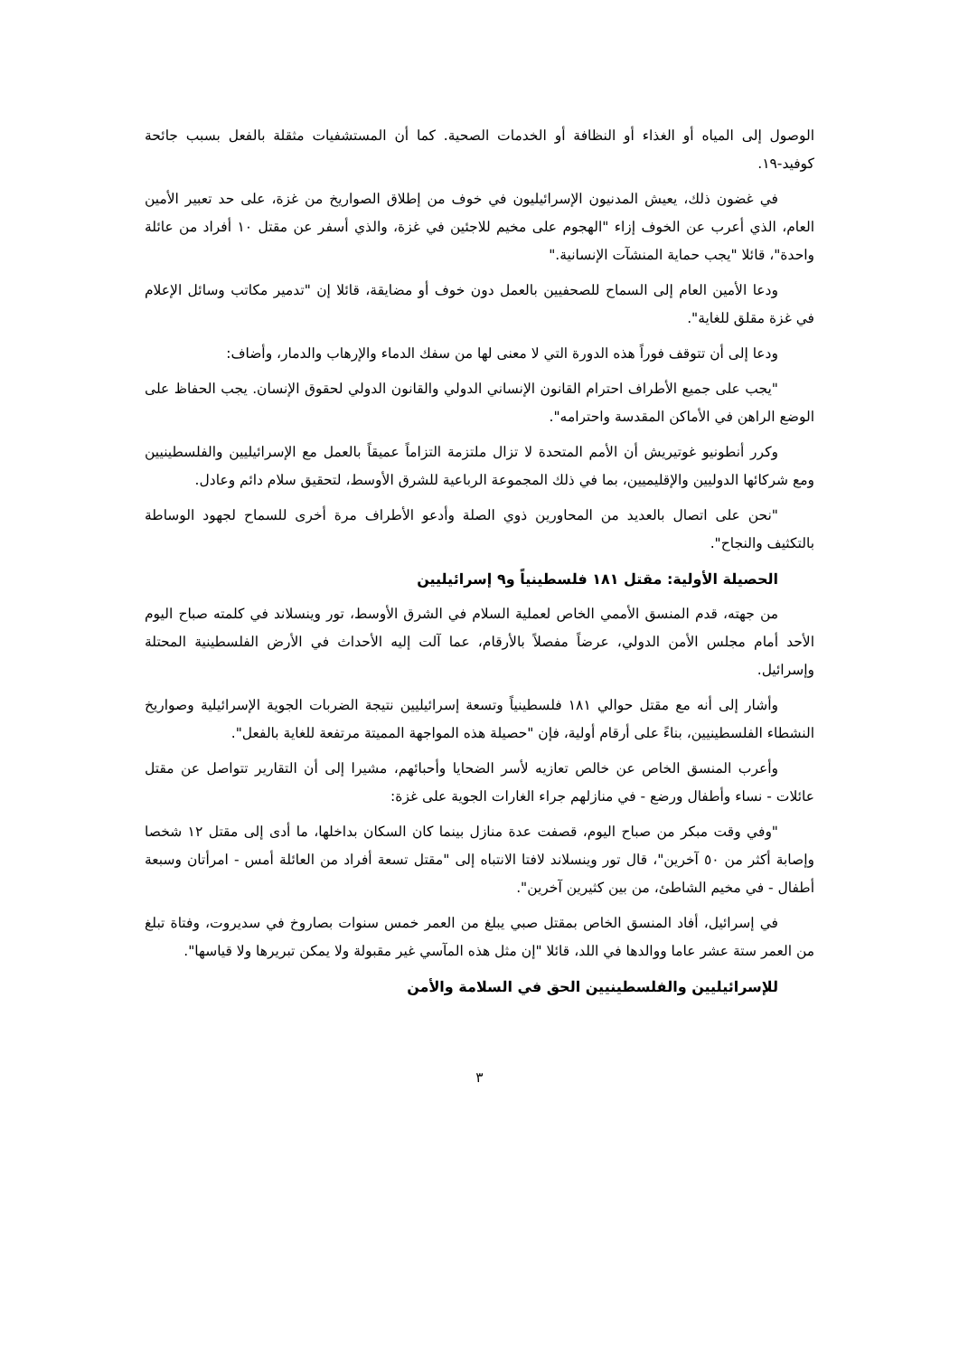الوصول إلى المياه أو الغذاء أو النظافة أو الخدمات الصحية. كما أن المستشفيات مثقلة بالفعل بسبب جائحة كوفيد-١٩.
في غضون ذلك، يعيش المدنيون الإسرائيليون في خوف من إطلاق الصواريخ من غزة، على حد تعبير الأمين العام، الذي أعرب عن الخوف إزاء "الهجوم على مخيم للاجئين في غزة، والذي أسفر عن مقتل ١٠ أفراد من عائلة واحدة"، قائلا "يجب حماية المنشآت الإنسانية."
ودعا الأمين العام إلى السماح للصحفيين بالعمل دون خوف أو مضايقة، قائلا إن "تدمير مكاتب وسائل الإعلام في غزة مقلق للغاية".
ودعا إلى أن تتوقف فوراً هذه الدورة التي لا معنى لها من سفك الدماء والإرهاب والدمار، وأضاف:
"يجب على جميع الأطراف احترام القانون الإنساني الدولي والقانون الدولي لحقوق الإنسان. يجب الحفاظ على الوضع الراهن في الأماكن المقدسة واحترامه".
وكرر أنطونيو غوتيريش أن الأمم المتحدة لا تزال ملتزمة التزاماً عميقاً بالعمل مع الإسرائيليين والفلسطينيين ومع شركائها الدوليين والإقليميين، بما في ذلك المجموعة الرباعية للشرق الأوسط، لتحقيق سلام دائم وعادل.
"نحن على اتصال بالعديد من المحاورين ذوي الصلة وأدعو الأطراف مرة أخرى للسماح لجهود الوساطة بالتكثيف والنجاح".
الحصيلة الأولية: مقتل ١٨١ فلسطينياً و٩ إسرائيليين
من جهته، قدم المنسق الأممي الخاص لعملية السلام في الشرق الأوسط، تور وينسلاند في كلمته صباح اليوم الأحد أمام مجلس الأمن الدولي، عرضاً مفصلاً بالأرقام، عما آلت إليه الأحداث في الأرض الفلسطينية المحتلة وإسرائيل.
وأشار إلى أنه مع مقتل حوالي ١٨١ فلسطينياً وتسعة إسرائيليين نتيجة الضربات الجوية الإسرائيلية وصواريخ النشطاء الفلسطينيين، بناءً على أرقام أولية، فإن "حصيلة هذه المواجهة المميتة مرتفعة للغاية بالفعل".
وأعرب المنسق الخاص عن خالص تعازيه لأسر الضحايا وأحبائهم، مشيرا إلى أن التقارير تتواصل عن مقتل عائلات - نساء وأطفال ورضع - في منازلهم جراء الغارات الجوية على غزة:
"وفي وقت مبكر من صباح اليوم، قصفت عدة منازل بينما كان السكان بداخلها، ما أدى إلى مقتل ١٢ شخصا وإصابة أكثر من ٥٠ آخرين"، قال تور وينسلاند لافتا الانتباه إلى "مقتل تسعة أفراد من العائلة أمس - امرأتان وسبعة أطفال - في مخيم الشاطئ، من بين كثيرين آخرين".
في إسرائيل، أفاد المنسق الخاص بمقتل صبي يبلغ من العمر خمس سنوات بصاروخ في سديروت، وفتاة تبلغ من العمر ستة عشر عاما ووالدها في اللد، قائلا "إن مثل هذه المآسي غير مقبولة ولا يمكن تبريرها ولا قياسها".
للإسرائيليين والفلسطينيين الحق في السلامة والأمن
٣